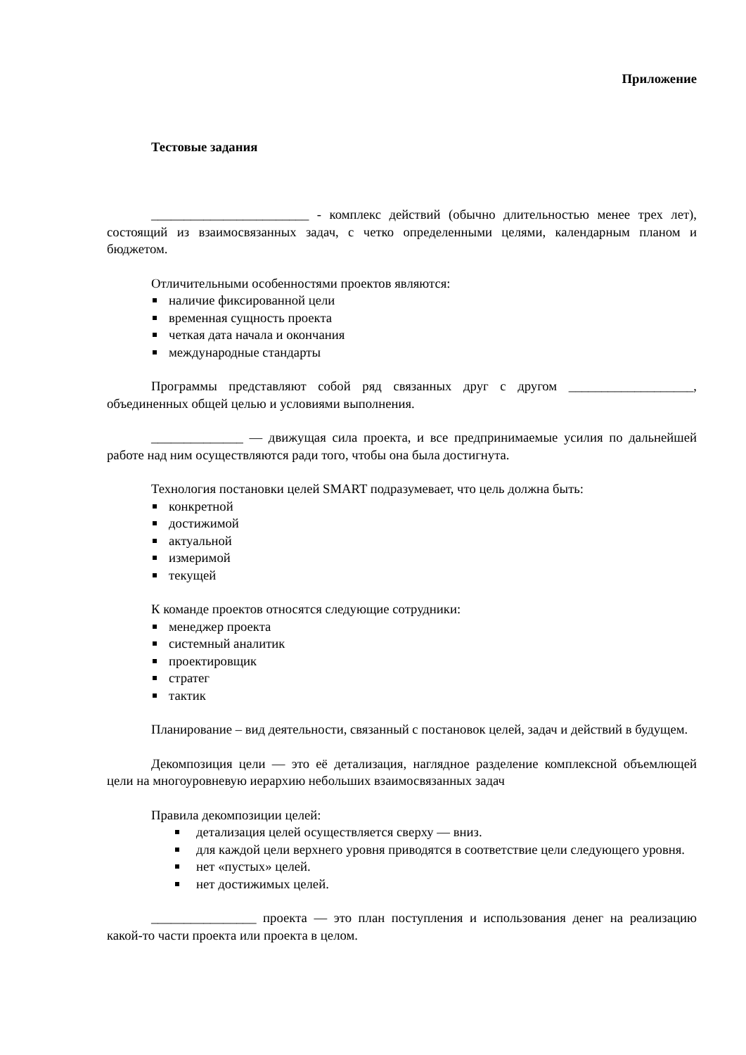Приложение
Тестовые задания
________________________ - комплекс действий (обычно длительностью менее трех лет), состоящий из взаимосвязанных задач, с четко определенными целями, календарным планом и бюджетом.
Отличительными особенностями проектов являются:
наличие фиксированной цели
временная сущность проекта
четкая дата начала и окончания
международные стандарты
Программы представляют собой ряд связанных друг с другом ___________________, объединенных общей целью и условиями выполнения.
______________ — движущая сила проекта, и все предпринимаемые усилия по дальнейшей работе над ним осуществляются ради того, чтобы она была достигнута.
Технология постановки целей SMART подразумевает, что цель должна быть:
конкретной
достижимой
актуальной
измеримой
текущей
К команде проектов относятся следующие сотрудники:
менеджер проекта
системный аналитик
проектировщик
стратег
тактик
Планирование – вид деятельности, связанный с постановок целей, задач и действий в будущем.
Декомпозиция цели — это её детализация, наглядное разделение комплексной объемлющей цели на многоуровневую иерархию небольших взаимосвязанных задач
Правила декомпозиции целей:
детализация целей осуществляется сверху — вниз.
для каждой цели верхнего уровня приводятся в соответствие цели следующего уровня.
нет «пустых» целей.
нет достижимых целей.
________________ проекта — это план поступления и использования денег на реализацию какой-то части проекта или проекта в целом.